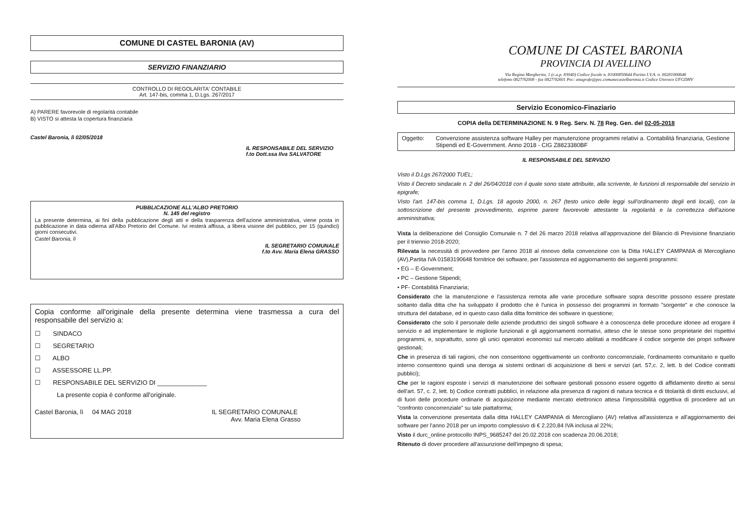COMUNE DI CASTEL BARONIA (AV)
SERVIZIO FINANZIARIO
CONTROLLO DI REGOLARITA' CONTABILE
Art. 147-bis, comma 1, D.Lgs. 267/2017
A) PARERE favorevole di regolarità contabile
B) VISTO si attesta la copertura finanziaria
Castel Baronia, lì 02/05/2018
IL RESPONSABILE DEL SERVIZIO
f.to Dott.ssa Ilva SALVATORE
PUBBLICAZIONE ALL'ALBO PRETORIO
N. 145 del registro
La presente determina, ai fini della pubblicazione degli atti e della trasparenza dell'azione amministrativa, viene posta in pubblicazione in data odierna all'Albo Pretorio del Comune. Ivi resterà affissa, a libera visione del pubblico, per 15 (quindici) giorni consecutivi.
Castel Baronia, lì
IL SEGRETARIO COMUNALE
f.to Avv. Maria Elena GRASSO
Copia conforme all'originale della presente determina viene trasmessa a cura del responsabile del servizio a:
☐ SINDACO
☐ SEGRETARIO
☐ ALBO
☐ ASSESSORE LL.PP.
☐ RESPONSABILE DEL SERVIZIO DI ______________
La presente copia è conforme all'originale.
Castel Baronia, lì 04 MAG 2018 IL SEGRETARIO COMUNALE
Avv. Maria Elena Grasso
COMUNE DI CASTEL BARONIA
PROVINCIA DI AVELLINO
Via Regina Margherita, 1 (c.a.p. 83040) Codice fiscale n. 81000850644 Partita I.V.A. n. 00281000646
telefono 0827/92008 - fax 0827/92601 Pec: anagrafe@pec.comunecastelbaronia.it Codice Univoco UFGDHV
Servizio Economico-Finaziario
COPIA della DETERMINAZIONE N. 9 Reg. Serv. N. 78 Reg. Gen. del 02-05-2018
Oggetto: Convenzione assistenza software Halley per manutenzione programmi relativi a. Contabilità finanziaria, Gestione Stipendi ed E-Government. Anno 2018 - CIG Z8823380BF
IL RESPONSABILE DEL SERVIZIO
Visto il D.Lgs 267/2000 TUEL;
Visto il Decreto sindacale n. 2 del 26/04/2018 con il quale sono state attribuite, alla scrivente, le funzioni di responsabile del servizio in epigrafe;
Visto l'art. 147-bis comma 1, D.Lgs. 18 agosto 2000, n. 267 (testo unico delle leggi sull'ordinamento degli enti locali), con la sottoscrizione del presente provvedimento, esprime parere favorevole attestante la regolarità e la correttezza dell'azione amministrativa;
Vista la deliberazione del Consiglio Comunale n. 7 del 26 marzo 2018 relativa all'approvazione del Bilancio di Previsione finanziario per il triennio 2018-2020;
Rilevata la necessità di provvedere per l'anno 2018 al rinnovo della convenzione con la Ditta HALLEY CAMPANIA di Mercogliano (AV),Partita IVA 01583190648 fornitrice dei software, per l'assistenza ed aggiornamento dei seguenti programmi:
• EG – E-Government;
• PC – Gestione Stipendi;
• PF- Contabilità Finanziaria;
Considerato che la manutenzione e l'assistenza remota alle varie procedure software sopra descritte possono essere prestate soltanto dalla ditta che ha sviluppato il prodotto che è l'unica in possesso dei programmi in formato "sorgente" e che conosce la struttura del database, ed in questo caso dalla ditta fornitrice dei software in questione;
Considerato che solo il personale delle aziende produttrici dei singoli software è a conoscenza delle procedure idonee ad erogare il servizio e ad implementare le migliorie funzionali e gli aggiornamenti normativi, atteso che le stesse sono proprietarie dei rispettivi programmi, e, soprattutto, sono gli unici operatori economici sul mercato abilitati a modificare il codice sorgente dei propri software gestionali;
Che in presenza di tali ragioni, che non consentono oggettivamente un confronto concorrenziale, l'ordinamento comunitario e quello interno consentono quindi una deroga ai sistemi ordinari di acquisizione di beni e servizi (art. 57,c. 2, lett. b del Codice contratti pubblici);
Che per le ragioni esposte i servizi di manutenzione dei software gestionali possono essere oggetto di affidamento diretto ai sensi dell'art. 57, c. 2, lett. b) Codice contratti pubblici, in relazione alla presenza di ragioni di natura tecnica e di titolarità di diritti esclusivi, al di fuori delle procedure ordinarie di acquisizione mediante mercato elettronico attesa l'impossibilità oggettiva di procedere ad un "confronto concorrenziale" su tale piattaforma;
Vista la convenzione presentata dalla ditta HALLEY CAMPANIA di Mercogliano (AV) relativa all'assistenza e all'aggiornamento dei software per l'anno 2018 per un importo complessivo di € 2.220,84 IVA inclusa al 22%;
Visto il durc_online protocollo INPS_9685247 del 20.02.2018 con scadenza 20.06.2018;
Ritenuto di dover procedere all'assunzione dell'impegno di spesa;